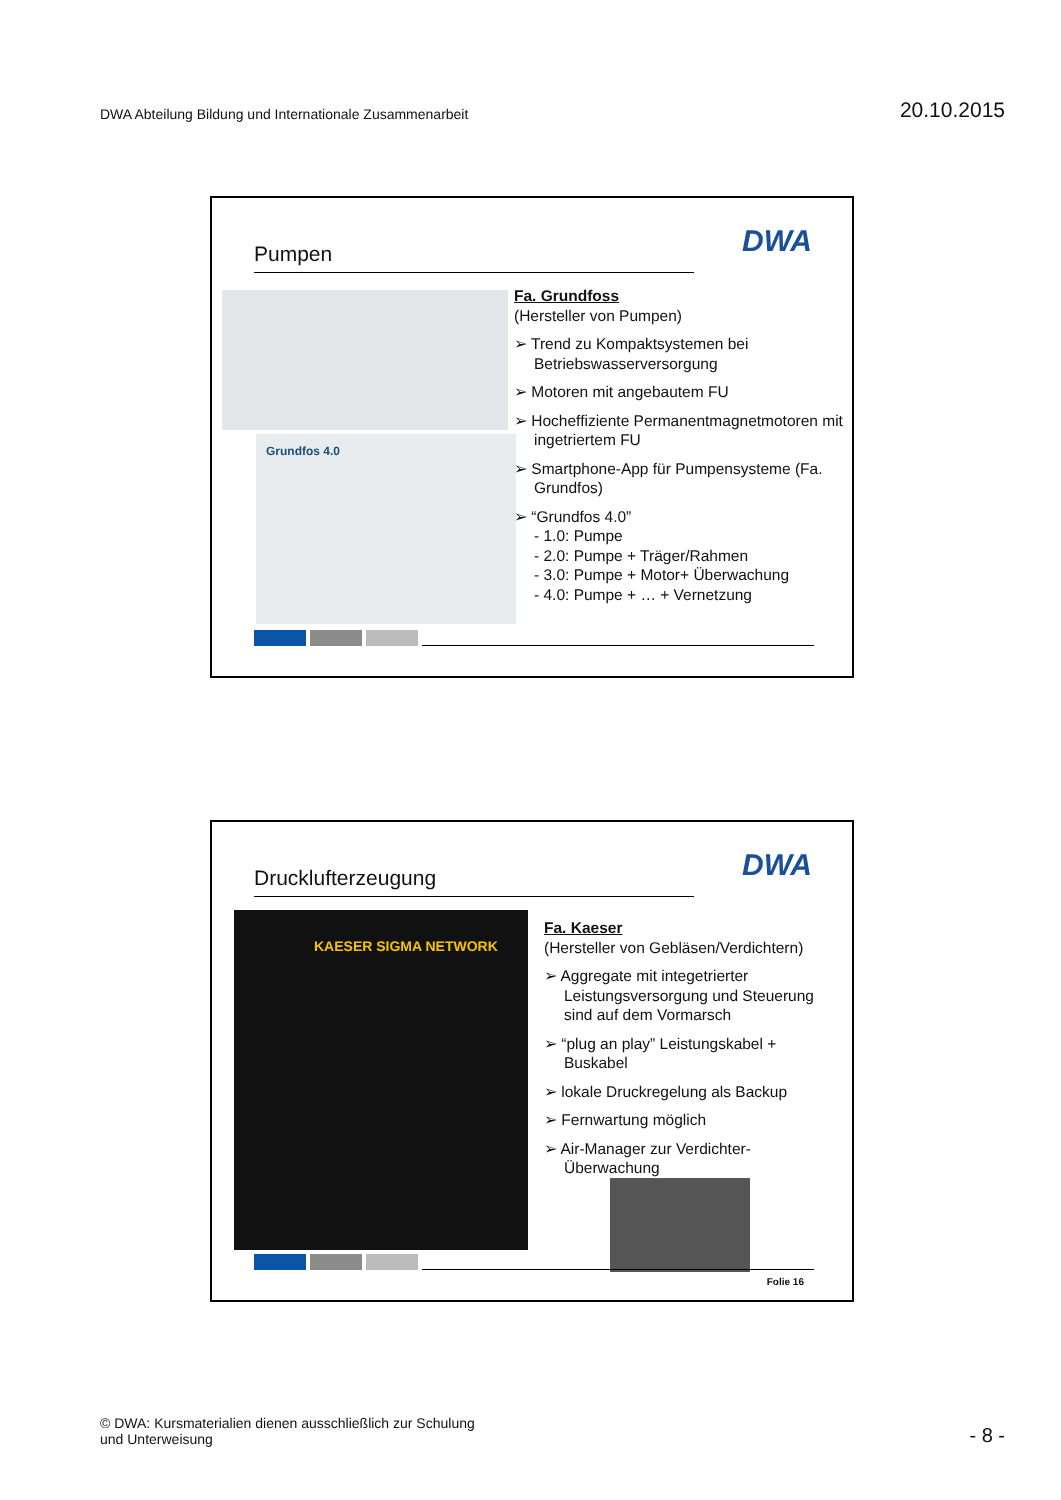DWA Abteilung Bildung und Internationale Zusammenarbeit
20.10.2015
Pumpen DWA
Grundfos 4.0
Fa. Grundfoss
(Hersteller von Pumpen)
➢ Trend zu Kompaktsystemen bei Betriebswasserversorgung
➢ Motoren mit angebautem FU
➢ Hocheffiziente Permanentmagnetmotoren mit ingetriertem FU
➢ Smartphone-App für Pumpensysteme (Fa. Grundfos)
➢ “Grundfos 4.0”
- 1.0: Pumpe
- 2.0: Pumpe + Träger/Rahmen
- 3.0: Pumpe + Motor+ Überwachung
- 4.0: Pumpe + … + Vernetzung
Drucklufterzeugung DWA
KAESER SIGMA NETWORK
Fa. Kaeser
(Hersteller von Gebläsen/Verdichtern)
➢ Aggregate mit integetrierter Leistungsversorgung und Steuerung sind auf dem Vormarsch
➢ “plug an play” Leistungskabel + Buskabel
➢ lokale Druckregelung als Backup
➢ Fernwartung möglich
➢ Air-Manager zur Verdichter-Überwachung
Folie 16
© DWA: Kursmaterialien dienen ausschließlich zur Schulung
und Unterweisung
- 8 -